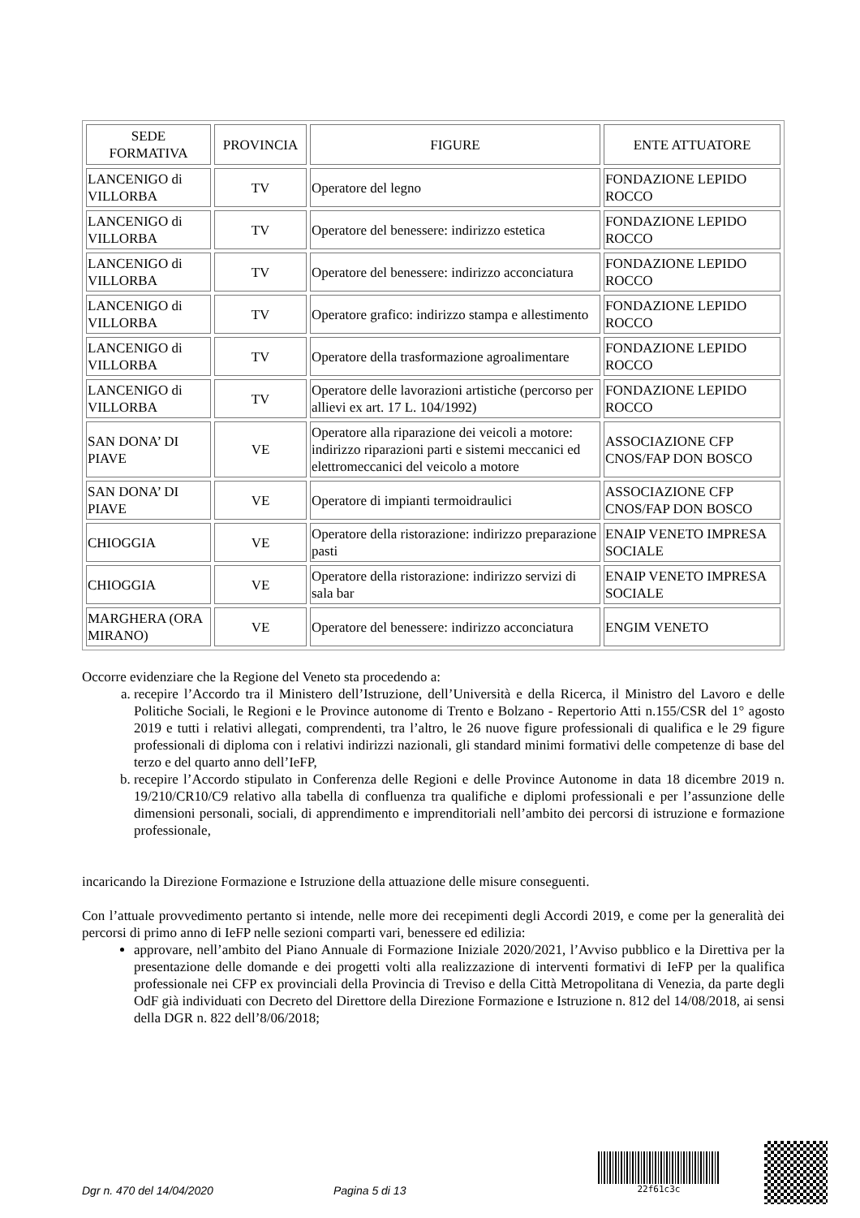| SEDE FORMATIVA | PROVINCIA | FIGURE | ENTE ATTUATORE |
| --- | --- | --- | --- |
| LANCENIGO di VILLORBA | TV | Operatore del legno | FONDAZIONE LEPIDO ROCCO |
| LANCENIGO di VILLORBA | TV | Operatore del benessere: indirizzo estetica | FONDAZIONE LEPIDO ROCCO |
| LANCENIGO di VILLORBA | TV | Operatore del benessere: indirizzo acconciatura | FONDAZIONE LEPIDO ROCCO |
| LANCENIGO di VILLORBA | TV | Operatore grafico: indirizzo stampa e allestimento | FONDAZIONE LEPIDO ROCCO |
| LANCENIGO di VILLORBA | TV | Operatore della trasformazione agroalimentare | FONDAZIONE LEPIDO ROCCO |
| LANCENIGO di VILLORBA | TV | Operatore delle lavorazioni artistiche (percorso per allievi ex art. 17 L. 104/1992) | FONDAZIONE LEPIDO ROCCO |
| SAN DONA’ DI PIAVE | VE | Operatore alla riparazione dei veicoli a motore: indirizzo riparazioni parti e sistemi meccanici ed elettromeccanici del veicolo a motore | ASSOCIAZIONE CFP CNOS/FAP DON BOSCO |
| SAN DONA’ DI PIAVE | VE | Operatore di impianti termoidraulici | ASSOCIAZIONE CFP CNOS/FAP DON BOSCO |
| CHIOGGIA | VE | Operatore della ristorazione: indirizzo preparazione pasti | ENAIP VENETO IMPRESA SOCIALE |
| CHIOGGIA | VE | Operatore della ristorazione: indirizzo servizi di sala bar | ENAIP VENETO IMPRESA SOCIALE |
| MARGHERA (ORA MIRANO) | VE | Operatore del benessere: indirizzo acconciatura | ENGIM VENETO |
Occorre evidenziare che la Regione del Veneto sta procedendo a:
a. recepire l’Accordo tra il Ministero dell’Istruzione, dell’Università e della Ricerca, il Ministro del Lavoro e delle Politiche Sociali, le Regioni e le Province autonome di Trento e Bolzano - Repertorio Atti n.155/CSR del 1° agosto 2019 e tutti i relativi allegati, comprendenti, tra l’altro, le 26 nuove figure professionali di qualifica e le 29 figure professionali di diploma con i relativi indirizzi nazionali, gli standard minimi formativi delle competenze di base del terzo e del quarto anno dell’IeFP,
b. recepire l’Accordo stipulato in Conferenza delle Regioni e delle Province Autonome in data 18 dicembre 2019 n. 19/210/CR10/C9 relativo alla tabella di confluenza tra qualifiche e diplomi professionali e per l’assunzione delle dimensioni personali, sociali, di apprendimento e imprenditoriali nell’ambito dei percorsi di istruzione e formazione professionale,
incaricando la Direzione Formazione e Istruzione della attuazione delle misure conseguenti.
Con l’attuale provvedimento pertanto si intende, nelle more dei recepimenti degli Accordi 2019, e come per la generalità dei percorsi di primo anno di IeFP nelle sezioni comparti vari, benessere ed edilizia:
approvare, nell’ambito del Piano Annuale di Formazione Iniziale 2020/2021, l’Avviso pubblico e la Direttiva per la presentazione delle domande e dei progetti volti alla realizzazione di interventi formativi di IeFP per la qualifica professionale nei CFP ex provinciali della Provincia di Treviso e della Città Metropolitana di Venezia, da parte degli OdF già individuati con Decreto del Direttore della Direzione Formazione e Istruzione n. 812 del 14/08/2018, ai sensi della DGR n. 822 dell’8/06/2018;
Dgr n. 470 del 14/04/2020 Pagina 5 di 13
22f61c3c